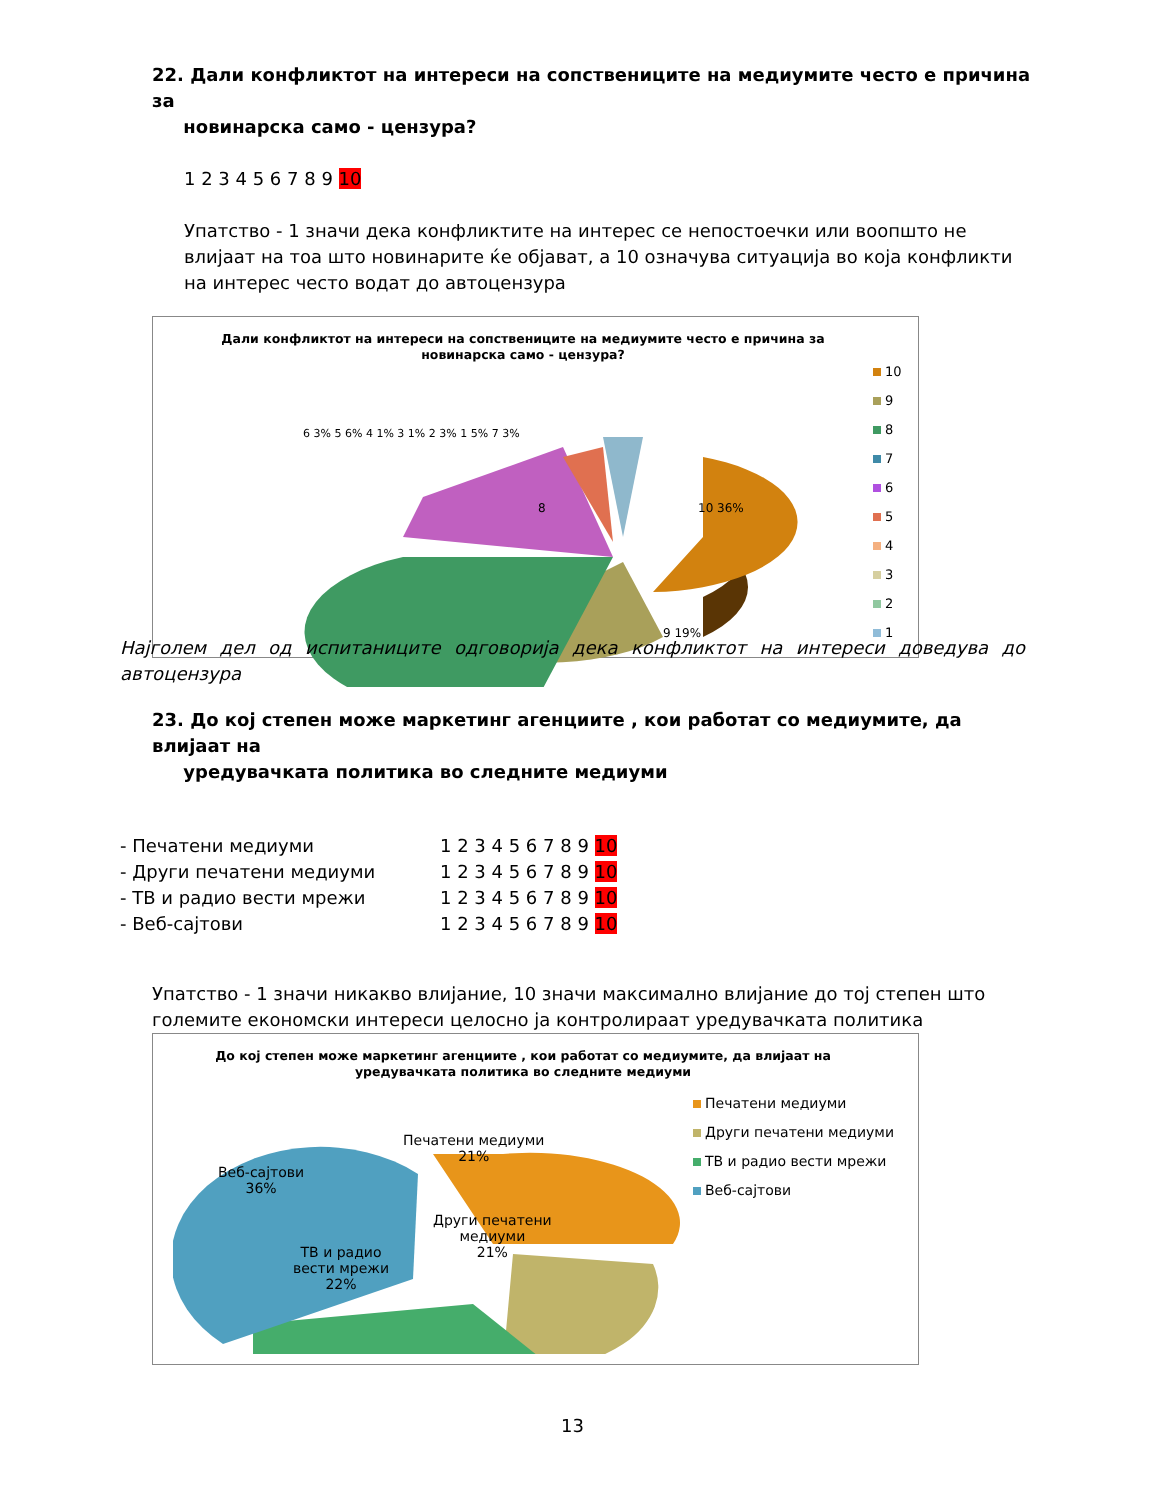22. Дали конфликтот на интереси на сопствениците на медиумите често е причина за
новинарска само - цензура?
1 2 3 4 5 6 7 8 9 10
Упатство - 1 значи дека конфликтите на интерес се непостоечки или воопшто не влијаат на тоа што новинарите ќе објават, а 10 означува ситуација во која конфликти на интерес често водат до автоцензура
Дали конфликтот на интереси на сопствениците на медиумите често е причина за новинарска само - цензура?
8
10 36%
9 19%
6 3% 5 6% 4 1% 3 1% 2 3% 1 5% 7 3%
10
9
8
7
6
5
4
3
2
1
Најголем дел од испитаниците одговорија дека конфликтот на интереси доведува до автоцензура
23. До кој степен може маркетинг агенциите , кои работат со медиумите, да влијаат на
уредувачката политика во следните медиуми
- Печатени медиуми 1 2 3 4 5 6 7 8 9 10
- Други печатени медиуми 1 2 3 4 5 6 7 8 9 10
- ТВ и радио вести мрежи 1 2 3 4 5 6 7 8 9 10
- Веб-сајтови 1 2 3 4 5 6 7 8 9 10
Упатство - 1 значи никакво влијание, 10 значи максимално влијание до тој степен што големите економски интереси целосно ја контролираат уредувачката политика
До кој степен може маркетинг агенциите , кои работат со медиумите, да влијаат на уредувачката политика во следните медиуми
Веб-сајтови
36%
Печатени медиуми
21%
Други печатени
медиуми
21%
ТВ и радио
вести мрежи
22%
Печатени медиуми
Други печатени медиуми
ТВ и радио вести мрежи
Веб-сајтови
13